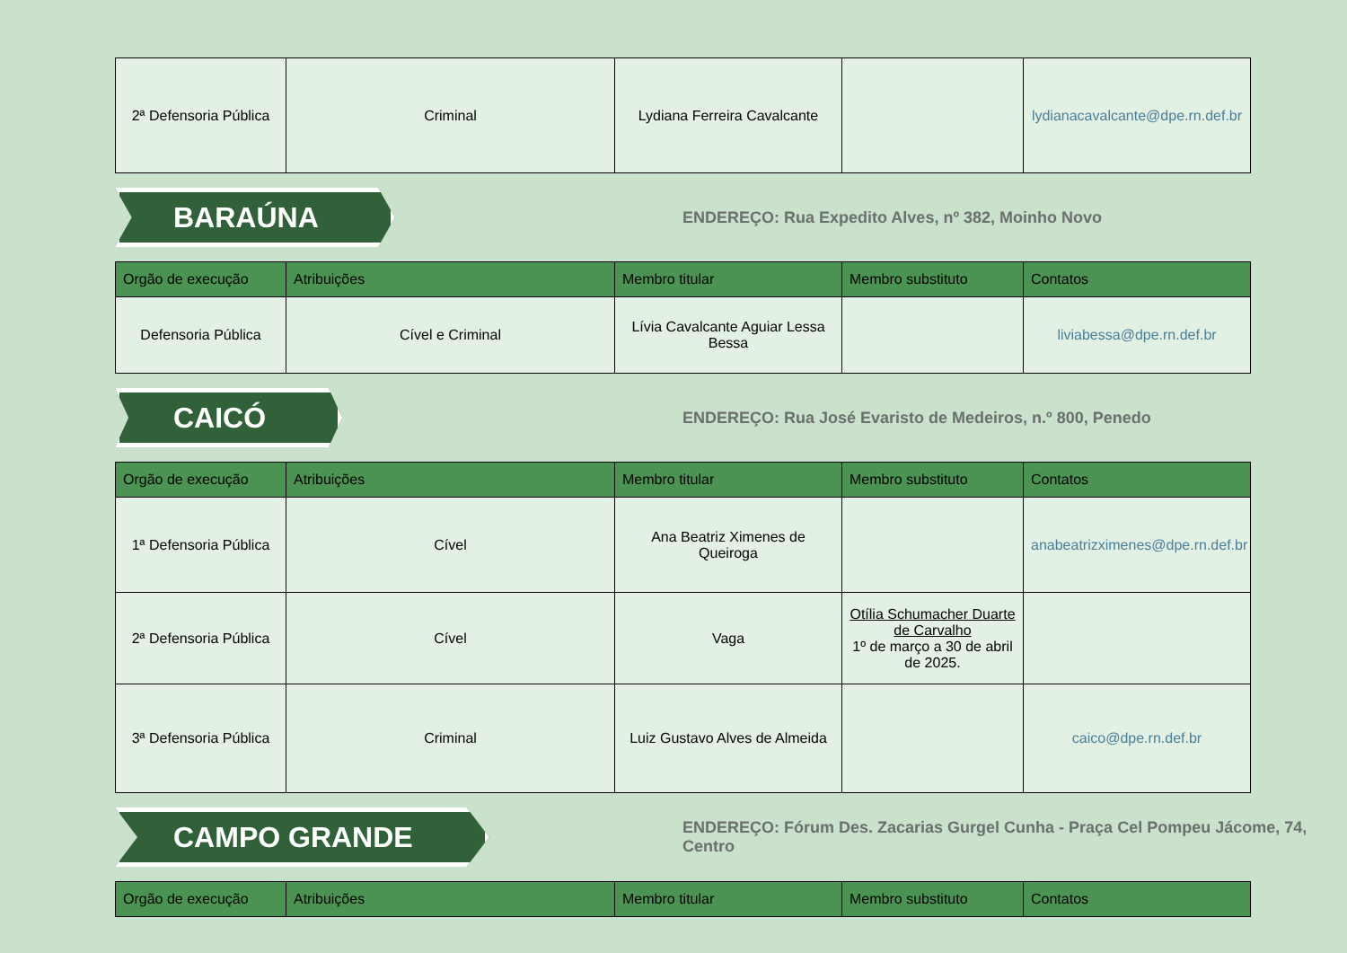| 2ª Defensoria Pública | Criminal | Lydiana Ferreira Cavalcante | | lydianacavalcante@dpe.rn.def.br |
BARAÚNA
ENDEREÇO: Rua Expedito Alves, nº 382, Moinho Novo
| Orgão de execução | Atribuições | Membro titular | Membro substituto | Contatos |
| --- | --- | --- | --- | --- |
| Defensoria Pública | Cível e Criminal | Lívia Cavalcante Aguiar Lessa Bessa | | liviabessa@dpe.rn.def.br |
CAICÓ
ENDEREÇO: Rua José Evaristo de Medeiros, n.º 800, Penedo
| Orgão de execução | Atribuições | Membro titular | Membro substituto | Contatos |
| --- | --- | --- | --- | --- |
| 1ª Defensoria Pública | Cível | Ana Beatriz Ximenes de Queiroga | | anabeatrizximenes@dpe.rn.def.br |
| 2ª Defensoria Pública | Cível | Vaga | Otília Schumacher Duarte de Carvalho 1º de março a 30 de abril de 2025. | |
| 3ª Defensoria Pública | Criminal | Luiz Gustavo Alves de Almeida | | caico@dpe.rn.def.br |
CAMPO GRANDE
ENDEREÇO: Fórum Des. Zacarias Gurgel Cunha - Praça Cel Pompeu Jácome, 74, Centro
| Orgão de execução | Atribuições | Membro titular | Membro substituto | Contatos |
| --- | --- | --- | --- | --- |